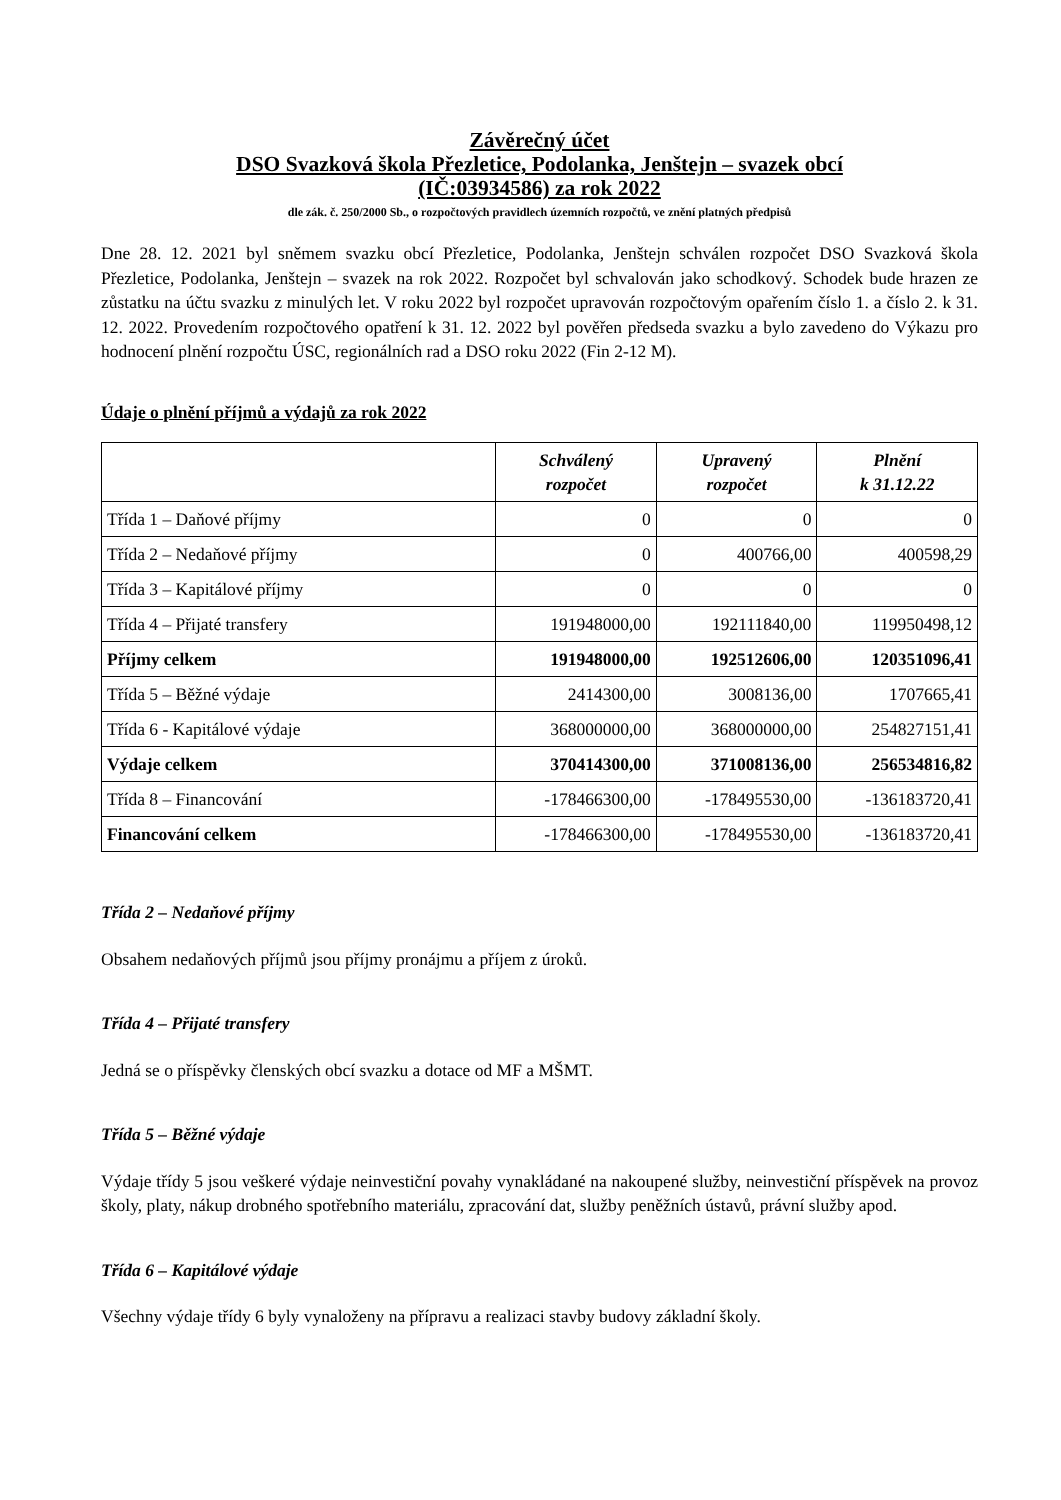Závěrečný účet
DSO Svazková škola Přezletice, Podolanka, Jenštejn – svazek obcí
(IČ:03934586) za rok 2022
dle zák. č. 250/2000 Sb., o rozpočtových pravidlech územních rozpočtů, ve znění platných předpisů
Dne 28. 12. 2021 byl sněmem svazku obcí Přezletice, Podolanka, Jenštejn schválen rozpočet DSO Svazková škola Přezletice, Podolanka, Jenštejn – svazek na rok 2022. Rozpočet byl schvalován jako schodkový. Schodek bude hrazen ze zůstatku na účtu svazku z minulých let. V roku 2022 byl rozpočet upravován rozpočtovým opařením číslo 1. a číslo 2. k 31. 12. 2022. Provedením rozpočtového opatření k 31. 12. 2022 byl pověřen předseda svazku a bylo zavedeno do Výkazu pro hodnocení plnění rozpočtu ÚSC, regionálních rad a DSO roku 2022 (Fin 2-12 M).
Údaje o plnění příjmů a výdajů za rok 2022
| | Schválený rozpočet | Upravený rozpočet | Plnění k 31.12.22 |
| --- | --- | --- | --- |
| Třída 1 – Daňové příjmy | 0 | 0 | 0 |
| Třída 2 – Nedaňové příjmy | 0 | 400766,00 | 400598,29 |
| Třída 3 – Kapitálové příjmy | 0 | 0 | 0 |
| Třída 4 – Přijaté transfery | 191948000,00 | 192111840,00 | 119950498,12 |
| Příjmy celkem | 191948000,00 | 192512606,00 | 120351096,41 |
| Třída 5 – Běžné výdaje | 2414300,00 | 3008136,00 | 1707665,41 |
| Třída 6 - Kapitálové výdaje | 368000000,00 | 368000000,00 | 254827151,41 |
| Výdaje celkem | 370414300,00 | 371008136,00 | 256534816,82 |
| Třída 8 – Financování | -178466300,00 | -178495530,00 | -136183720,41 |
| Financování celkem | -178466300,00 | -178495530,00 | -136183720,41 |
Třída 2 – Nedaňové příjmy
Obsahem nedaňových příjmů jsou příjmy pronájmu a příjem z úroků.
Třída 4 – Přijaté transfery
Jedná se o příspěvky členských obcí svazku a dotace od MF a MŠMT.
Třída 5 – Běžné výdaje
Výdaje třídy 5 jsou veškeré výdaje neinvestiční povahy vynakládané na nakoupené služby, neinvestiční příspěvek na provoz školy, platy, nákup drobného spotřebního materiálu, zpracování dat, služby peněžních ústavů, právní služby apod.
Třída 6 – Kapitálové výdaje
Všechny výdaje třídy 6 byly vynaloženy na přípravu a realizaci stavby budovy základní školy.